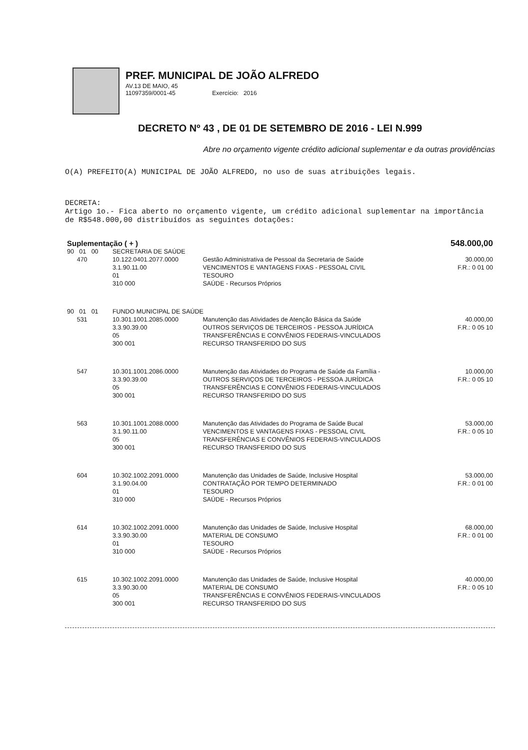PREF. MUNICIPAL DE JOÃO ALFREDO
AV.13 DE MAIO, 45
11097359/0001-45 Exercício: 2016
DECRETO Nº 43 , DE 01 DE SETEMBRO DE 2016 - LEI N.999
Abre no orçamento vigente crédito adicional suplementar e da outras providências
O(A) PREFEITO(A) MUNICIPAL DE JOÃO ALFREDO, no uso de suas atribuições legais.
DECRETA:
Artigo 1o.- Fica aberto no orçamento vigente, um crédito adicional suplementar na importância de R$548.000,00 distribuídos as seguintes dotações:
| Suplementação ( + ) | | | | 548.000,00 |
| 90 01 00 | | SECRETARIA DE SAÚDE | | |
| | 470 | 10.122.0401.2077.0000 3.1.90.11.00 01 310 000 | Gestão Administrativa de Pessoal da Secretaria de Saúde VENCIMENTOS E VANTAGENS FIXAS - PESSOAL CIVIL TESOURO SAÚDE - Recursos Próprios | 30.000,00 F.R.: 0 01 00 |
| 90 01 01 | | FUNDO MUNICIPAL DE SAÚDE | | |
| | 531 | 10.301.1001.2085.0000 3.3.90.39.00 05 300 001 | Manutenção das Atividades de Atenção Básica da Saúde OUTROS SERVIÇOS DE TERCEIROS - PESSOA JURÍDICA TRANSFERÊNCIAS E CONVÊNIOS FEDERAIS-VINCULADOS RECURSO TRANSFERIDO DO SUS | 40.000,00 F.R.: 0 05 10 |
| | 547 | 10.301.1001.2086.0000 3.3.90.39.00 05 300 001 | Manutenção das Atividades do Programa de Saúde da Família - OUTROS SERVIÇOS DE TERCEIROS - PESSOA JURÍDICA TRANSFERÊNCIAS E CONVÊNIOS FEDERAIS-VINCULADOS RECURSO TRANSFERIDO DO SUS | 10.000,00 F.R.: 0 05 10 |
| | 563 | 10.301.1001.2088.0000 3.1.90.11.00 05 300 001 | Manutenção das Atividades do Programa de Saúde Bucal VENCIMENTOS E VANTAGENS FIXAS - PESSOAL CIVIL TRANSFERÊNCIAS E CONVÊNIOS FEDERAIS-VINCULADOS RECURSO TRANSFERIDO DO SUS | 53.000,00 F.R.: 0 05 10 |
| | 604 | 10.302.1002.2091.0000 3.1.90.04.00 01 310 000 | Manutenção das Unidades de Saúde, Inclusive Hospital CONTRATAÇÃO POR TEMPO DETERMINADO TESOURO SAÚDE - Recursos Próprios | 53.000,00 F.R.: 0 01 00 |
| | 614 | 10.302.1002.2091.0000 3.3.90.30.00 01 310 000 | Manutenção das Unidades de Saúde, Inclusive Hospital MATERIAL DE CONSUMO TESOURO SAÚDE - Recursos Próprios | 68.000,00 F.R.: 0 01 00 |
| | 615 | 10.302.1002.2091.0000 3.3.90.30.00 05 300 001 | Manutenção das Unidades de Saúde, Inclusive Hospital MATERIAL DE CONSUMO TRANSFERÊNCIAS E CONVÊNIOS FEDERAIS-VINCULADOS RECURSO TRANSFERIDO DO SUS | 40.000,00 F.R.: 0 05 10 |